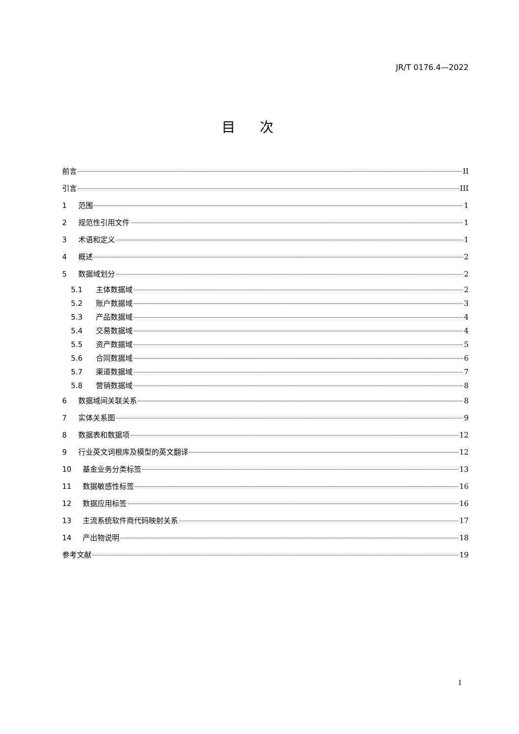JR/T 0176.4—2022
目次
前言 II
引言 III
1 范围 1
2 规范性引用文件 1
3 术语和定义 1
4 概述 2
5 数据域划分 2
5.1 主体数据域 2
5.2 账户数据域 3
5.3 产品数据域 4
5.4 交易数据域 4
5.5 资产数据域 5
5.6 合同数据域 6
5.7 渠道数据域 7
5.8 营销数据域 8
6 数据域间关联关系 8
7 实体关系图 9
8 数据表和数据项 12
9 行业英文词根库及模型的英文翻译 12
10 基金业务分类标签 13
11 数据敏感性标签 16
12 数据应用标签 16
13 主流系统软件商代码映射关系 17
14 产出物说明 18
参考文献 19
I